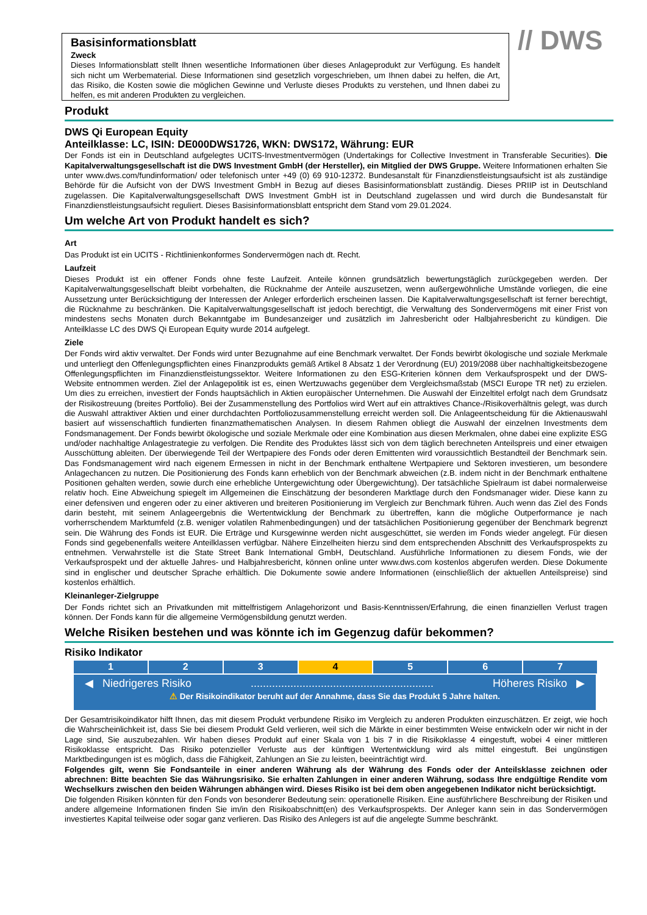Basisinformationsblatt
Zweck
Dieses Informationsblatt stellt Ihnen wesentliche Informationen über dieses Anlageprodukt zur Verfügung. Es handelt sich nicht um Werbematerial. Diese Informationen sind gesetzlich vorgeschrieben, um Ihnen dabei zu helfen, die Art, das Risiko, die Kosten sowie die möglichen Gewinne und Verluste dieses Produkts zu verstehen, und Ihnen dabei zu helfen, es mit anderen Produkten zu vergleichen.
// DWS
Produkt
DWS Qi European Equity
Anteilklasse: LC, ISIN: DE000DWS1726, WKN: DWS172, Währung: EUR
Der Fonds ist ein in Deutschland aufgelegtes UCITS-Investmentvermögen (Undertakings for Collective Investment in Transferable Securities). Die Kapitalverwaltungsgesellschaft ist die DWS Investment GmbH (der Hersteller), ein Mitglied der DWS Gruppe. Weitere Informationen erhalten Sie unter www.dws.com/fundinformation/ oder telefonisch unter +49 (0) 69 910-12372. Bundesanstalt für Finanzdienstleistungsaufsicht ist als zuständige Behörde für die Aufsicht von der DWS Investment GmbH in Bezug auf dieses Basisinformationsblatt zuständig. Dieses PRIIP ist in Deutschland zugelassen. Die Kapitalverwaltungsgesellschaft DWS Investment GmbH ist in Deutschland zugelassen und wird durch die Bundesanstalt für Finanzdienstleistungsaufsicht reguliert. Dieses Basisinformationsblatt entspricht dem Stand vom 29.01.2024.
Um welche Art von Produkt handelt es sich?
Art
Das Produkt ist ein UCITS - Richtlinienkonformes Sondervermögen nach dt. Recht.
Laufzeit
Dieses Produkt ist ein offener Fonds ohne feste Laufzeit. Anteile können grundsätzlich bewertungstäglich zurückgegeben werden. Der Kapitalverwaltungsgesellschaft bleibt vorbehalten, die Rücknahme der Anteile auszusetzen, wenn außergewöhnliche Umstände vorliegen, die eine Aussetzung unter Berücksichtigung der Interessen der Anleger erforderlich erscheinen lassen. Die Kapitalverwaltungsgesellschaft ist ferner berechtigt, die Rücknahme zu beschränken. Die Kapitalverwaltungsgesellschaft ist jedoch berechtigt, die Verwaltung des Sondervermögens mit einer Frist von mindestens sechs Monaten durch Bekanntgabe im Bundesanzeiger und zusätzlich im Jahresbericht oder Halbjahresbericht zu kündigen. Die Anteilklasse LC des DWS Qi European Equity wurde 2014 aufgelegt.
Ziele
Der Fonds wird aktiv verwaltet. Der Fonds wird unter Bezugnahme auf eine Benchmark verwaltet. Der Fonds bewirbt ökologische und soziale Merkmale und unterliegt den Offenlegungspflichten eines Finanzprodukts gemäß Artikel 8 Absatz 1 der Verordnung (EU) 2019/2088 über nachhaltigkeitsbezogene Offenlegungspflichten im Finanzdienstleistungssektor. Weitere Informationen zu den ESG-Kriterien können dem Verkaufsprospekt und der DWS-Website entnommen werden. Ziel der Anlagepolitik ist es, einen Wertzuwachs gegenüber dem Vergleichsmaßstab (MSCI Europe TR net) zu erzielen. Um dies zu erreichen, investiert der Fonds hauptsächlich in Aktien europäischer Unternehmen. Die Auswahl der Einzeltitel erfolgt nach dem Grundsatz der Risikostreuung (breites Portfolio). Bei der Zusammenstellung des Portfolios wird Wert auf ein attraktives Chance-/Risikoverhältnis gelegt, was durch die Auswahl attraktiver Aktien und einer durchdachten Portfoliozusammenstellung erreicht werden soll. Die Anlageentscheidung für die Aktienauswahl basiert auf wissenschaftlich fundierten finanzmathematischen Analysen. In diesem Rahmen obliegt die Auswahl der einzelnen Investments dem Fondsmanagement. Der Fonds bewirbt ökologische und soziale Merkmale oder eine Kombination aus diesen Merkmalen, ohne dabei eine explizite ESG und/oder nachhaltige Anlagestrategie zu verfolgen. Die Rendite des Produktes lässt sich von dem täglich berechneten Anteilspreis und einer etwaigen Ausschüttung ableiten. Der überwiegende Teil der Wertpapiere des Fonds oder deren Emittenten wird voraussichtlich Bestandteil der Benchmark sein. Das Fondsmanagement wird nach eigenem Ermessen in nicht in der Benchmark enthaltene Wertpapiere und Sektoren investieren, um besondere Anlagechancen zu nutzen. Die Positionierung des Fonds kann erheblich von der Benchmark abweichen (z.B. indem nicht in der Benchmark enthaltene Positionen gehalten werden, sowie durch eine erhebliche Untergewichtung oder Übergewichtung). Der tatsächliche Spielraum ist dabei normalerweise relativ hoch. Eine Abweichung spiegelt im Allgemeinen die Einschätzung der besonderen Marktlage durch den Fondsmanager wider. Diese kann zu einer defensiven und engeren oder zu einer aktiveren und breiteren Positionierung im Vergleich zur Benchmark führen. Auch wenn das Ziel des Fonds darin besteht, mit seinem Anlageergebnis die Wertentwicklung der Benchmark zu übertreffen, kann die mögliche Outperformance je nach vorherrschendem Marktumfeld (z.B. weniger volatilen Rahmenbedingungen) und der tatsächlichen Positionierung gegenüber der Benchmark begrenzt sein. Die Währung des Fonds ist EUR. Die Erträge und Kursgewinne werden nicht ausgeschüttet, sie werden im Fonds wieder angelegt. Für diesen Fonds sind gegebenenfalls weitere Anteilklassen verfügbar. Nähere Einzelheiten hierzu sind dem entsprechenden Abschnitt des Verkaufsprospekts zu entnehmen. Verwahrstelle ist die State Street Bank International GmbH, Deutschland. Ausführliche Informationen zu diesem Fonds, wie der Verkaufsprospekt und der aktuelle Jahres- und Halbjahresbericht, können online unter www.dws.com kostenlos abgerufen werden. Diese Dokumente sind in englischer und deutscher Sprache erhältlich. Die Dokumente sowie andere Informationen (einschließlich der aktuellen Anteilspreise) sind kostenlos erhältlich.
Kleinanleger-Zielgruppe
Der Fonds richtet sich an Privatkunden mit mittelfristigem Anlagehorizont und Basis-Kenntnissen/Erfahrung, die einen finanziellen Verlust tragen können. Der Fonds kann für die allgemeine Vermögensbildung genutzt werden.
Welche Risiken bestehen und was könnte ich im Gegenzug dafür bekommen?
Risiko Indikator
| 1 | 2 | 3 | 4 | 5 | 6 | 7 |
◀ Niedrigeres Risiko............................................................ Höheres Risiko ▶
⚠ Der Risikoindikator beruht auf der Annahme, dass Sie das Produkt 5 Jahre halten.
Der Gesamtrisikoindikator hilft Ihnen, das mit diesem Produkt verbundene Risiko im Vergleich zu anderen Produkten einzuschätzen. Er zeigt, wie hoch die Wahrscheinlichkeit ist, dass Sie bei diesem Produkt Geld verlieren, weil sich die Märkte in einer bestimmten Weise entwickeln oder wir nicht in der Lage sind, Sie auszubezahlen. Wir haben dieses Produkt auf einer Skala von 1 bis 7 in die Risikoklasse 4 eingestuft, wobei 4 einer mittleren Risikoklasse entspricht. Das Risiko potenzieller Verluste aus der künftigen Wertentwicklung wird als mittel eingestuft. Bei ungünstigen Marktbedingungen ist es möglich, dass die Fähigkeit, Zahlungen an Sie zu leisten, beeinträchtigt wird.
Folgendes gilt, wenn Sie Fondsanteile in einer anderen Währung als der Währung des Fonds oder der Anteilsklasse zeichnen oder abrechnen: Bitte beachten Sie das Währungsrisiko. Sie erhalten Zahlungen in einer anderen Währung, sodass Ihre endgültige Rendite vom Wechselkurs zwischen den beiden Währungen abhängen wird. Dieses Risiko ist bei dem oben angegebenen Indikator nicht berücksichtigt.
Die folgenden Risiken könnten für den Fonds von besonderer Bedeutung sein: operationelle Risiken. Eine ausführlichere Beschreibung der Risiken und andere allgemeine Informationen finden Sie im/in den Risikoabschnitt(en) des Verkaufsprospekts. Der Anleger kann sein in das Sondervermögen investiertes Kapital teilweise oder sogar ganz verlieren. Das Risiko des Anlegers ist auf die angelegte Summe beschränkt.